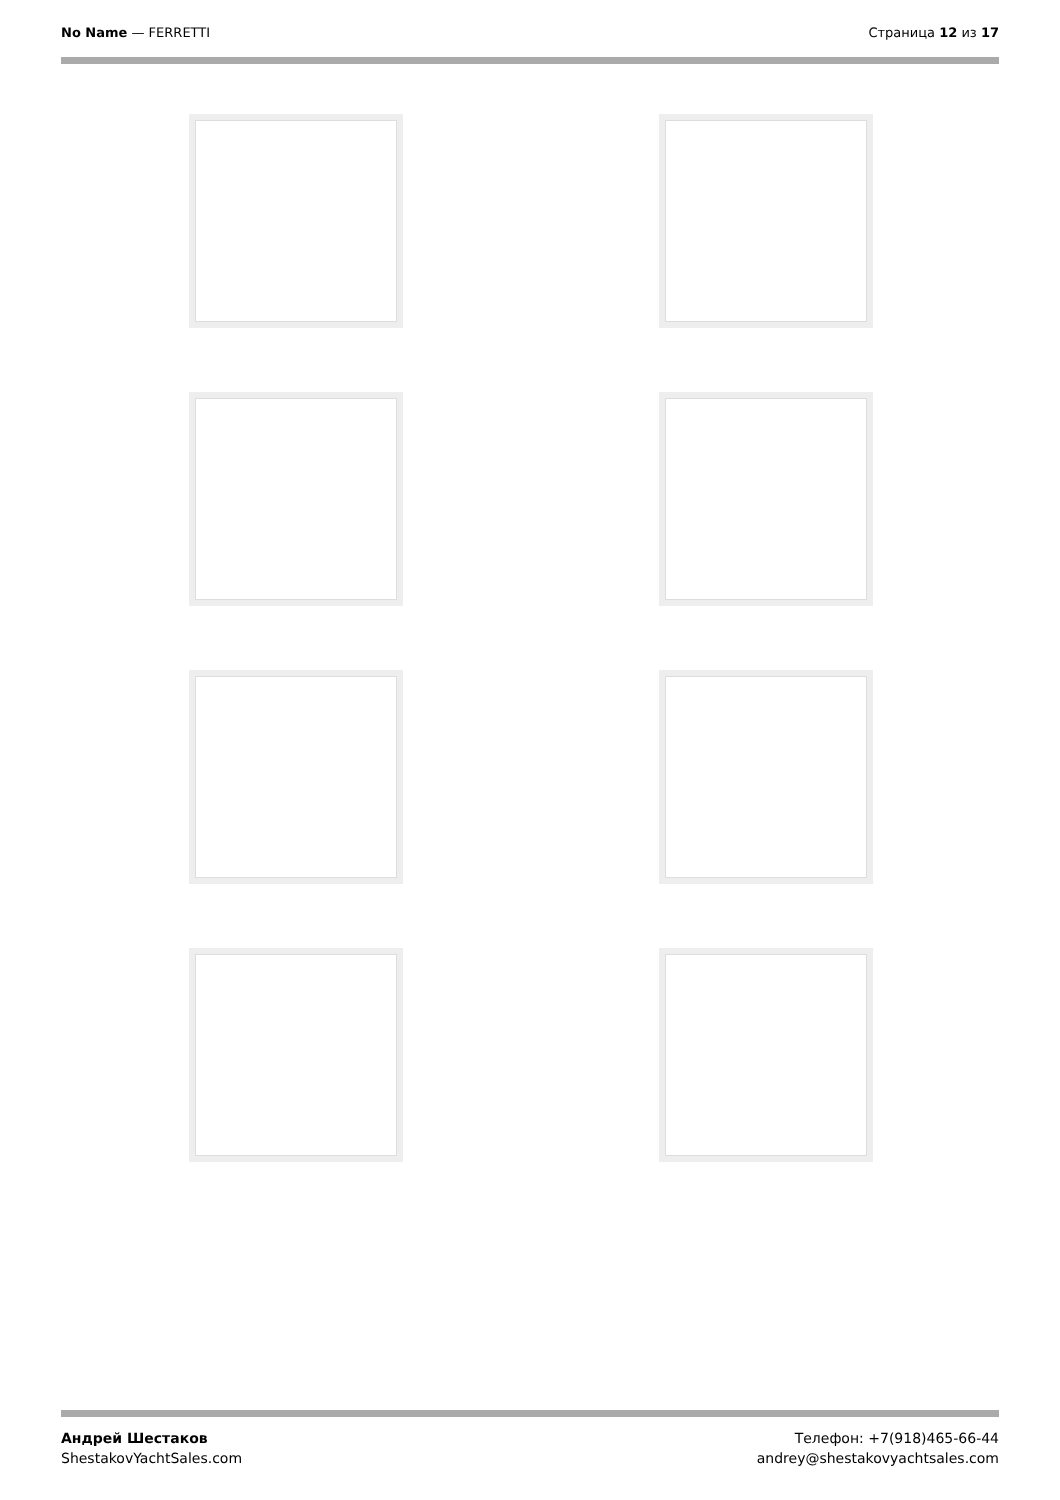No Name — FERRETTI Страница 12 из 17
Андрей Шестаков
ShestakovYachtSales.com
Телефон: +7(918)465-66-44
andrey@shestakovyachtsales.com